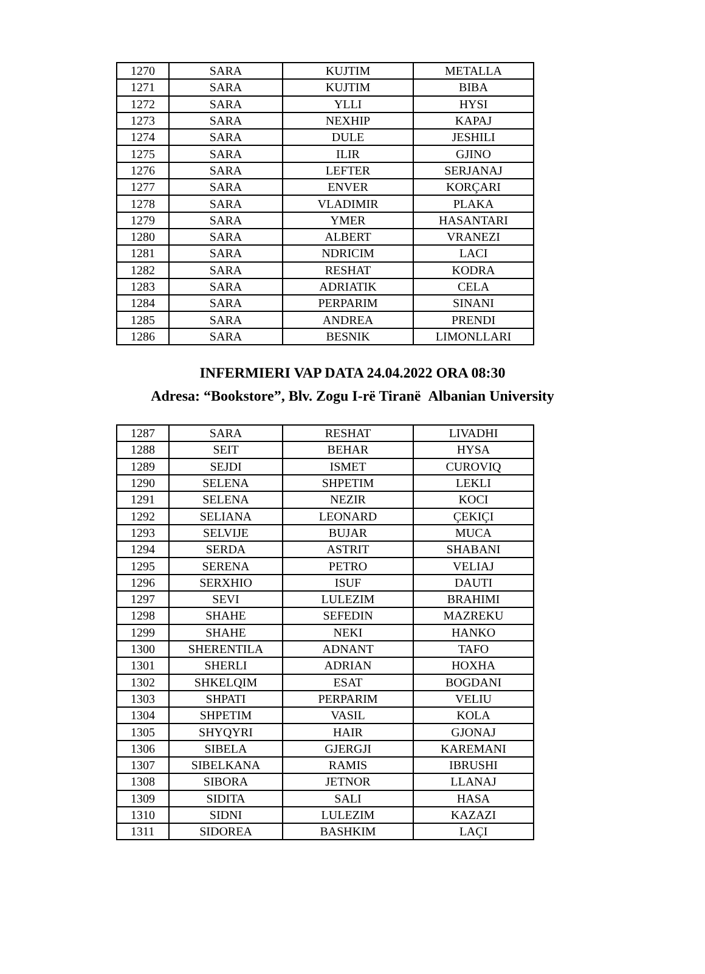| 1270 | SARA | KUJTIM | METALLA |
| 1271 | SARA | KUJTIM | BIBA |
| 1272 | SARA | YLLI | HYSI |
| 1273 | SARA | NEXHIP | KAPAJ |
| 1274 | SARA | DULE | JESHILI |
| 1275 | SARA | ILIR | GJINO |
| 1276 | SARA | LEFTER | SERJANAJ |
| 1277 | SARA | ENVER | KORÇARI |
| 1278 | SARA | VLADIMIR | PLAKA |
| 1279 | SARA | YMER | HASANTARI |
| 1280 | SARA | ALBERT | VRANEZI |
| 1281 | SARA | NDRICIM | LACI |
| 1282 | SARA | RESHAT | KODRA |
| 1283 | SARA | ADRIATIK | CELA |
| 1284 | SARA | PERPARIM | SINANI |
| 1285 | SARA | ANDREA | PRENDI |
| 1286 | SARA | BESNIK | LIMONLLARI |
INFERMIERI VAP DATA 24.04.2022 ORA 08:30
Adresa: “Bookstore”, Blv. Zogu I-rë Tiranë Albanian University
| 1287 | SARA | RESHAT | LIVADHI |
| 1288 | SEIT | BEHAR | HYSA |
| 1289 | SEJDI | ISMET | CUROVIQ |
| 1290 | SELENA | SHPETIM | LEKLI |
| 1291 | SELENA | NEZIR | KOCI |
| 1292 | SELIANA | LEONARD | ÇEKIÇI |
| 1293 | SELVIJE | BUJAR | MUCA |
| 1294 | SERDA | ASTRIT | SHABANI |
| 1295 | SERENA | PETRO | VELIAJ |
| 1296 | SERXHIO | ISUF | DAUTI |
| 1297 | SEVI | LULEZIM | BRAHIMI |
| 1298 | SHAHE | SEFEDIN | MAZREKU |
| 1299 | SHAHE | NEKI | HANKO |
| 1300 | SHERENTILA | ADNANT | TAFO |
| 1301 | SHERLI | ADRIAN | HOXHA |
| 1302 | SHKELQIM | ESAT | BOGDANI |
| 1303 | SHPATI | PERPARIM | VELIU |
| 1304 | SHPETIM | VASIL | KOLA |
| 1305 | SHYQYRI | HAIR | GJONAJ |
| 1306 | SIBELA | GJERGJI | KAREMANI |
| 1307 | SIBELKANA | RAMIS | IBRUSHI |
| 1308 | SIBORA | JETNOR | LLANAJ |
| 1309 | SIDITA | SALI | HASA |
| 1310 | SIDNI | LULEZIM | KAZAZI |
| 1311 | SIDOREA | BASHKIM | LAÇI |